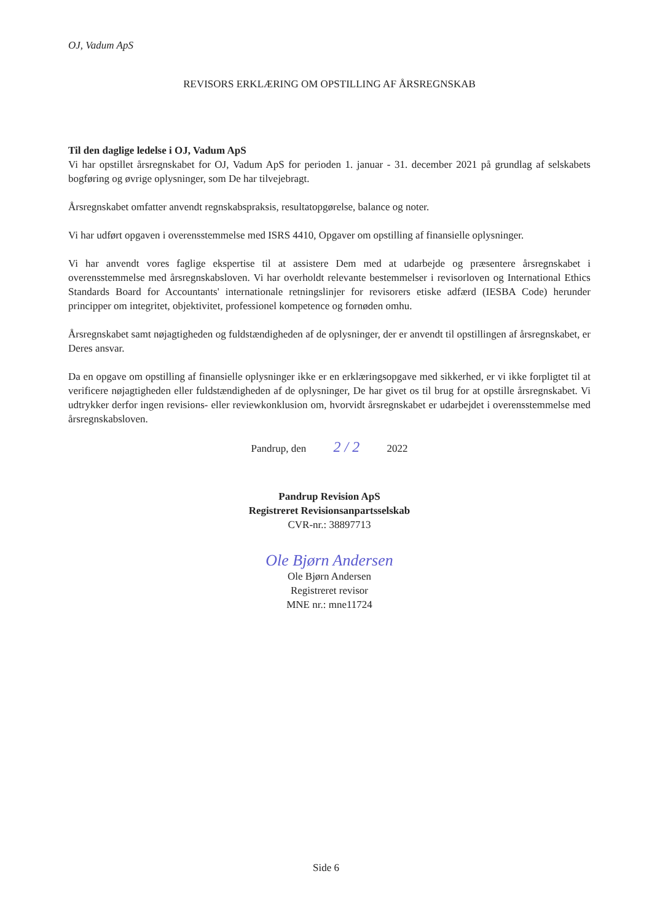OJ, Vadum ApS
REVISORS ERKLÆRING OM OPSTILLING AF ÅRSREGNSKAB
Til den daglige ledelse i OJ, Vadum ApS
Vi har opstillet årsregnskabet for OJ, Vadum ApS for perioden 1. januar - 31. december 2021 på grundlag af selskabets bogføring og øvrige oplysninger, som De har tilvejebragt.
Årsregnskabet omfatter anvendt regnskabspraksis, resultatopgørelse, balance og noter.
Vi har udført opgaven i overensstemmelse med ISRS 4410, Opgaver om opstilling af finansielle oplysninger.
Vi har anvendt vores faglige ekspertise til at assistere Dem med at udarbejde og præsentere årsregnskabet i overensstemmelse med årsregnskabsloven. Vi har overholdt relevante bestemmelser i revisorloven og International Ethics Standards Board for Accountants' internationale retningslinjer for revisorers etiske adfærd (IESBA Code) herunder principper om integritet, objektivitet, professionel kompetence og fornøden omhu.
Årsregnskabet samt nøjagtigheden og fuldstændigheden af de oplysninger, der er anvendt til opstillingen af årsregnskabet, er Deres ansvar.
Da en opgave om opstilling af finansielle oplysninger ikke er en erklæringsopgave med sikkerhed, er vi ikke forpligtet til at verificere nøjagtigheden eller fuldstændigheden af de oplysninger, De har givet os til brug for at opstille årsregnskabet. Vi udtrykker derfor ingen revisions- eller reviewkonklusion om, hvorvidt årsregnskabet er udarbejdet i overensstemmelse med årsregnskabsloven.
Pandrup, den 2 / 2 2022
Pandrup Revision ApS
Registreret Revisionsanpartsselskab
CVR-nr.: 38897713
Ole Bjørn Andersen
Ole Bjørn Andersen
Registreret revisor
MNE nr.: mne11724
Side 6